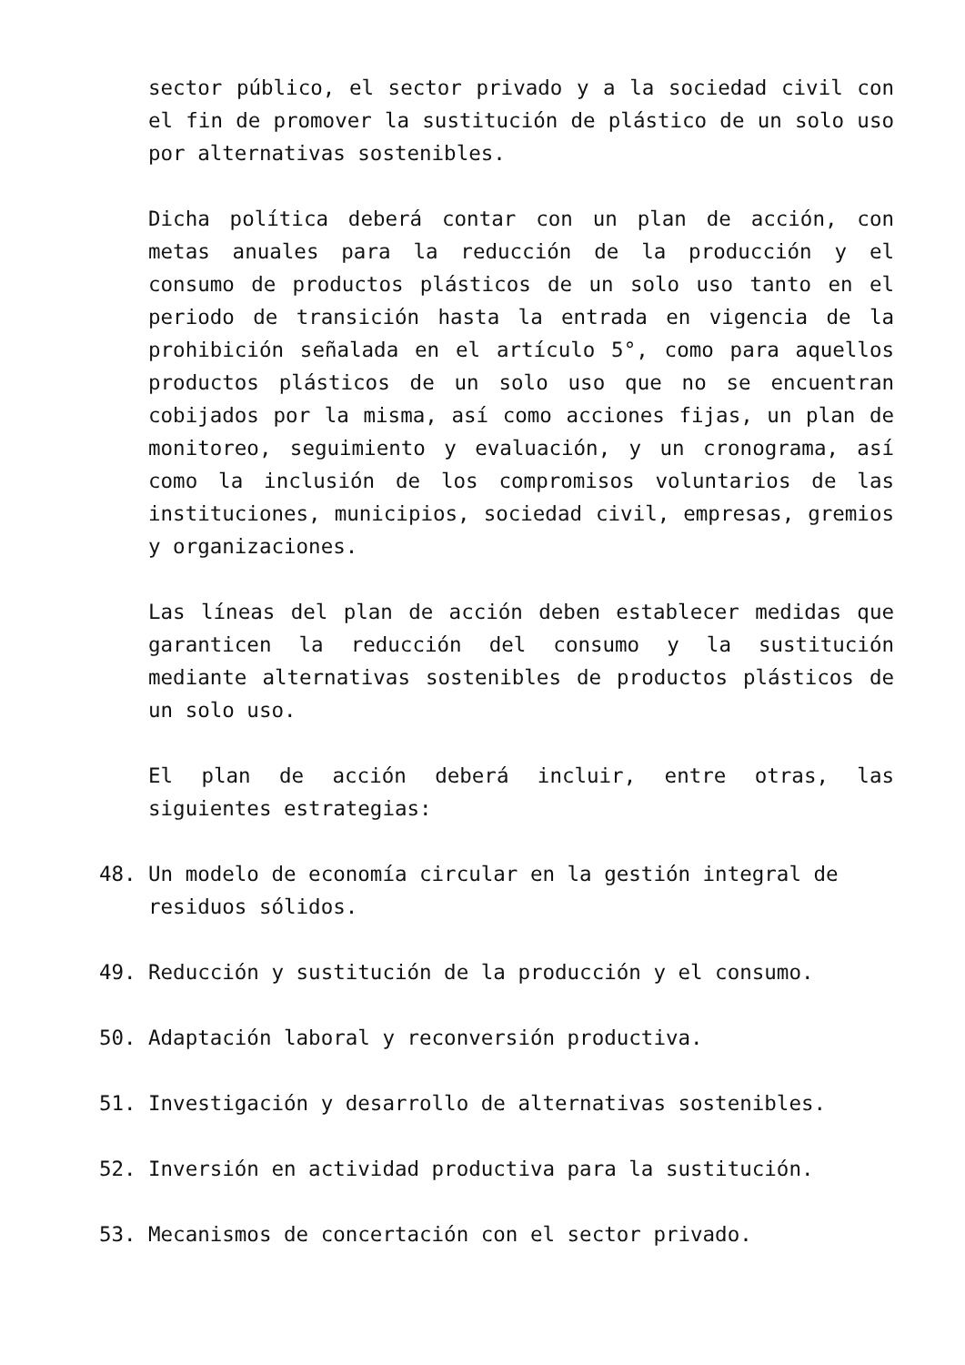sector público, el sector privado y a la sociedad civil con el fin de promover la sustitución de plástico de un solo uso por alternativas sostenibles.
Dicha política deberá contar con un plan de acción, con metas anuales para la reducción de la producción y el consumo de productos plásticos de un solo uso tanto en el periodo de transición hasta la entrada en vigencia de la prohibición señalada en el artículo 5°, como para aquellos productos plásticos de un solo uso que no se encuentran cobijados por la misma, así como acciones fijas, un plan de monitoreo, seguimiento y evaluación, y un cronograma, así como la inclusión de los compromisos voluntarios de las instituciones, municipios, sociedad civil, empresas, gremios y organizaciones.
Las líneas del plan de acción deben establecer medidas que garanticen la reducción del consumo y la sustitución mediante alternativas sostenibles de productos plásticos de un solo uso.
El plan de acción deberá incluir, entre otras, las siguientes estrategias:
48. Un modelo de economía circular en la gestión integral de residuos sólidos.
49. Reducción y sustitución de la producción y el consumo.
50. Adaptación laboral y reconversión productiva.
51. Investigación y desarrollo de alternativas sostenibles.
52. Inversión en actividad productiva para la sustitución.
53. Mecanismos de concertación con el sector privado.